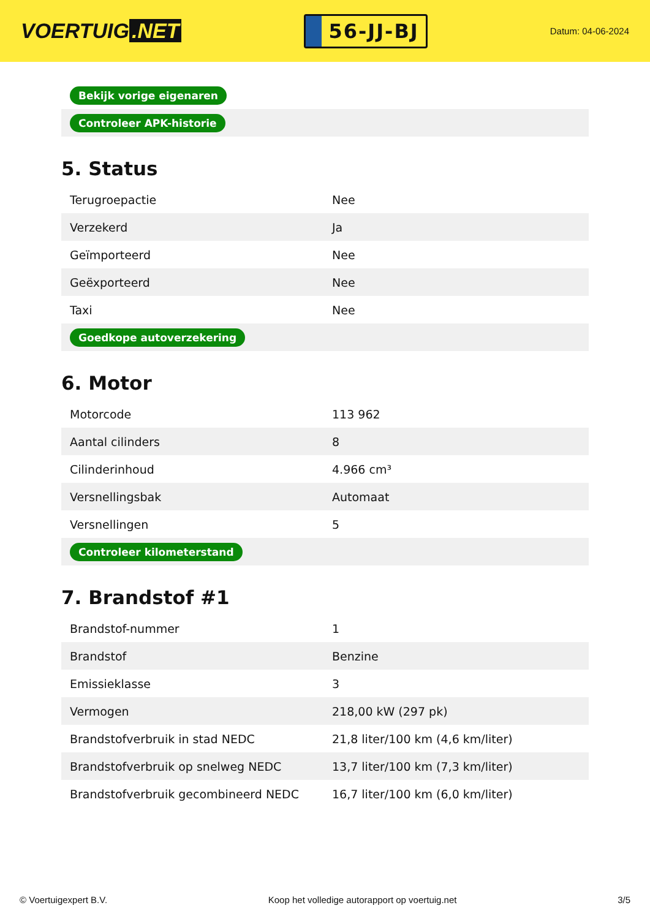VOERTUIG.NET
56-JJ-BJ
Datum: 04-06-2024
| Bekijk vorige eigenaren |
| Controleer APK-historie |
5. Status
| Terugroepactie | Nee |
| Verzekerd | Ja |
| Geïmporteerd | Nee |
| Geëxporteerd | Nee |
| Taxi | Nee |
| Goedkope autoverzekering | |
6. Motor
| Motorcode | 113 962 |
| Aantal cilinders | 8 |
| Cilinderinhoud | 4.966 cm³ |
| Versnellingsbak | Automaat |
| Versnellingen | 5 |
| Controleer kilometerstand | |
7. Brandstof #1
| Brandstof-nummer | 1 |
| Brandstof | Benzine |
| Emissieklasse | 3 |
| Vermogen | 218,00 kW (297 pk) |
| Brandstofverbruik in stad NEDC | 21,8 liter/100 km (4,6 km/liter) |
| Brandstofverbruik op snelweg NEDC | 13,7 liter/100 km (7,3 km/liter) |
| Brandstofverbruik gecombineerd NEDC | 16,7 liter/100 km (6,0 km/liter) |
© Voertuigexpert B.V. Koop het volledige autorapport op voertuig.net 3/5